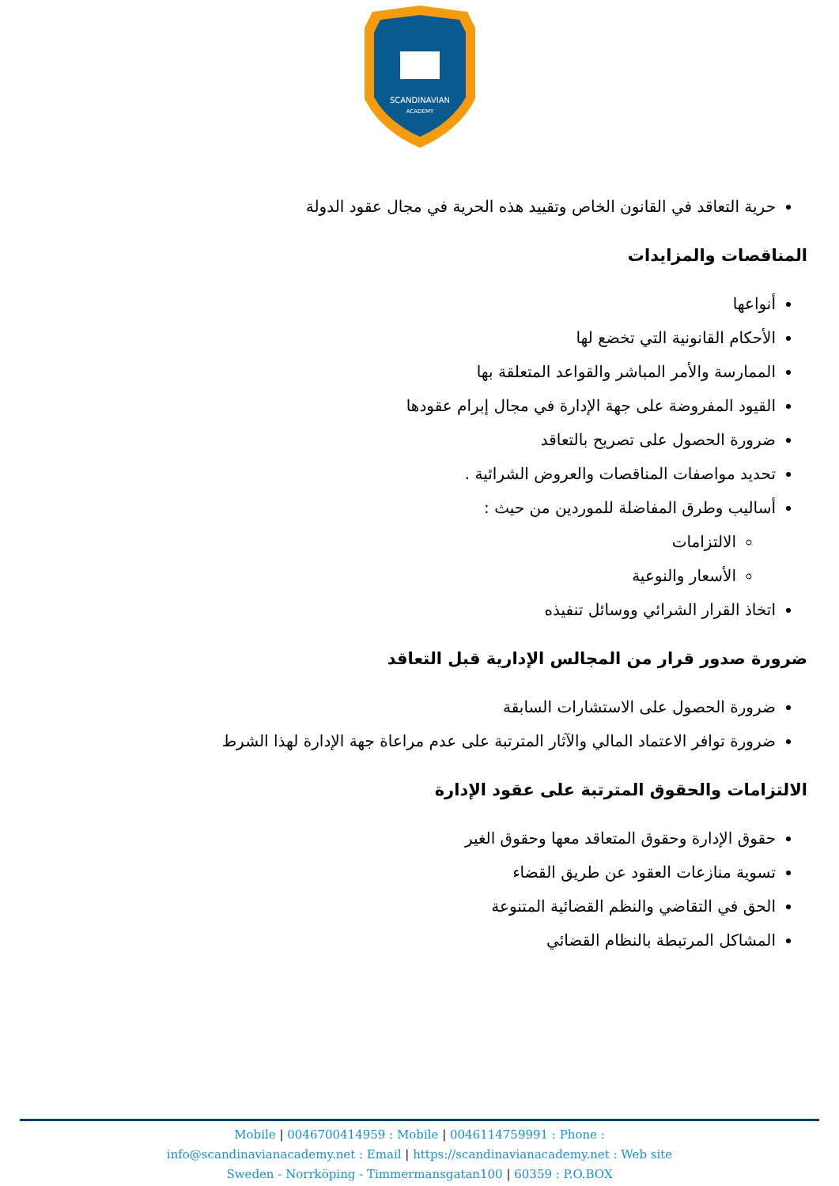SCANDINAVIAN
ACADEMY
حرية التعاقد في القانون الخاص وتقييد هذه الحرية في مجال عقود الدولة
المناقصات والمزايدات
أنواعها
الأحكام القانونية التي تخضع لها
الممارسة والأمر المباشر والقواعد المتعلقة بها
القيود المفروضة على جهة الإدارة في مجال إبرام عقودها
ضرورة الحصول على تصريح بالتعاقد
تحديد مواصفات المناقصات والعروض الشرائية .
أساليب وطرق المفاضلة للموردين من حيث :
الالتزامات
الأسعار والنوعية
اتخاذ القرار الشرائي ووسائل تنفيذه
ضرورة صدور قرار من المجالس الإدارية قبل التعاقد
ضرورة الحصول على الاستشارات السابقة
ضرورة توافر الاعتماد المالي والآثار المترتبة على عدم مراعاة جهة الإدارة لهذا الشرط
الالتزامات والحقوق المترتبة على عقود الإدارة
حقوق الإدارة وحقوق المتعاقد معها وحقوق الغير
تسوية منازعات العقود عن طريق القضاء
الحق في التقاضي والنظم القضائية المتنوعة
المشاكل المرتبطة بالنظام القضائي
Mobile | 0046700414959 : Mobile | 0046114759991 : Phone :
info@scandinavianacademy.net : Email | https://scandinavianacademy.net : Web site
Sweden - Norrköping - Timmermansgatan100 | 60359 : P.O.BOX